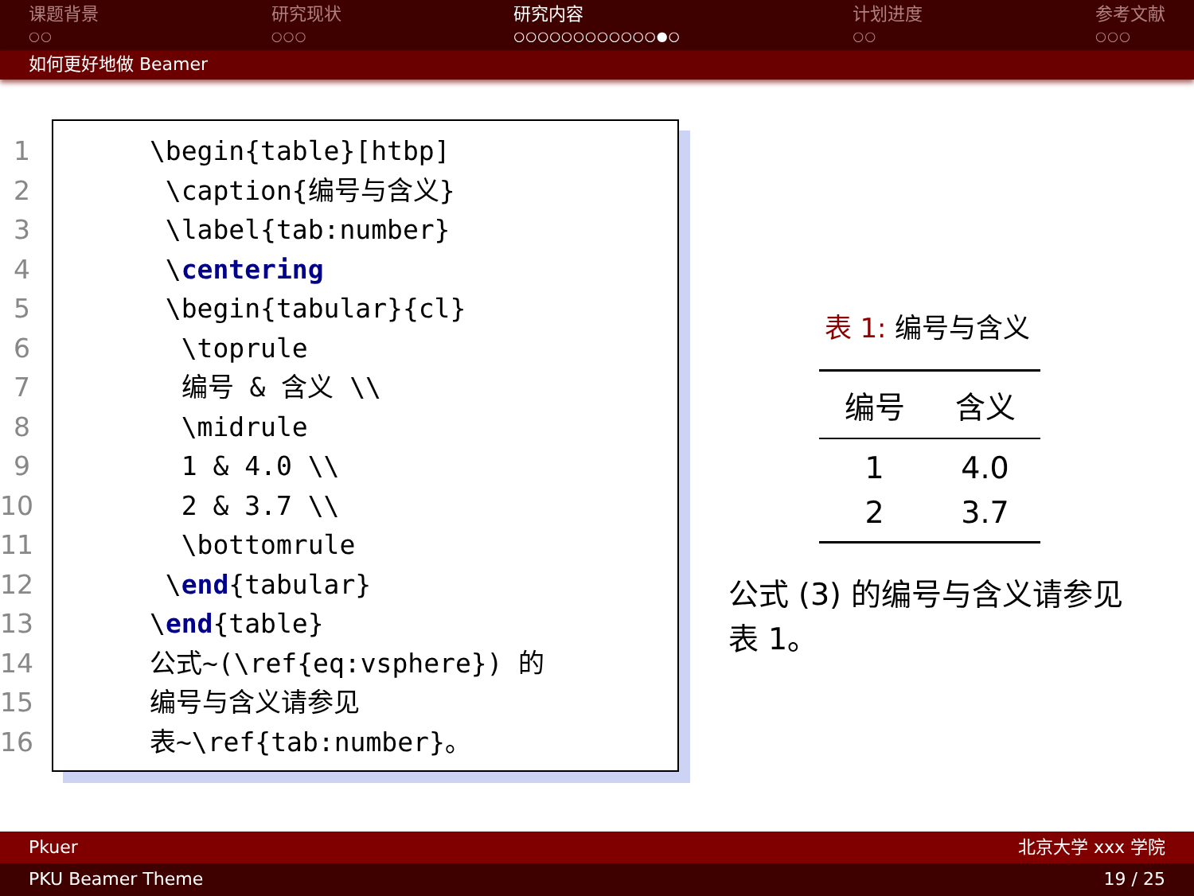课题背景
○○
研究现状
○○○
研究内容
○○○○○○○○○○○○●○
计划进度
○○
参考文献
○○○
如何更好地做 Beamer
1 \begin{table}[htbp]
2 \caption{编号与含义}
3 \label{tab:number}
4 \centering
5 \begin{tabular}{cl}
6 \toprule
7 编号 & 含义 \\
8 \midrule
9 1 & 4.0 \\
10 2 & 3.7 \\
11 \bottomrule
12 \end{tabular}
13 \end{table}
14 公式~(\ref{eq:vsphere}) 的
15 编号与含义请参见
16 表~\ref{tab:number}。
表 1: 编号与含义
| 编号 | 含义 |
| --- | --- |
| 1 | 4.0 |
| 2 | 3.7 |
公式 (3) 的编号与含义请参见表 1。
Pkuer 北京大学 xxx 学院
PKU Beamer Theme 19 / 25